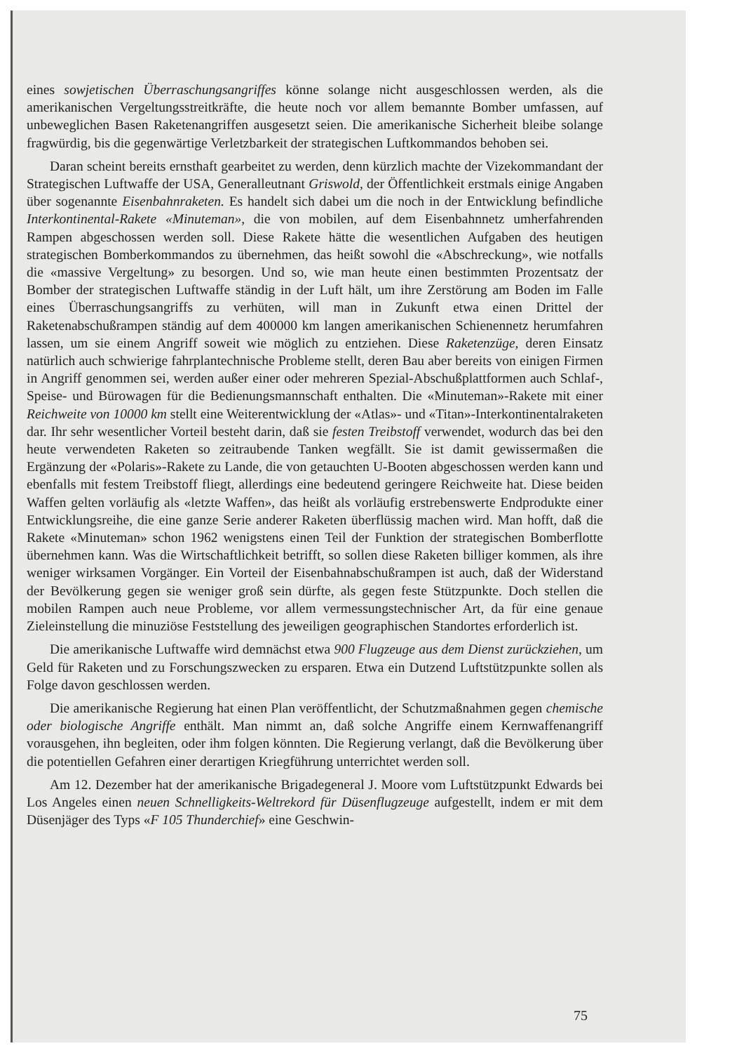eines sowjetischen Überraschungsangriffes könne solange nicht ausgeschlossen werden, als die amerikanischen Vergeltungsstreitkräfte, die heute noch vor allem bemannte Bomber umfassen, auf unbeweglichen Basen Raketenangriffen ausgesetzt seien. Die amerikanische Sicherheit bleibe solange fragwürdig, bis die gegenwärtige Verletzbarkeit der strategischen Luftkommandos behoben sei.
Daran scheint bereits ernsthaft gearbeitet zu werden, denn kürzlich machte der Vizekommandant der Strategischen Luftwaffe der USA, Generalleutnant Griswold, der Öffentlichkeit erstmals einige Angaben über sogenannte Eisenbahnraketen. Es handelt sich dabei um die noch in der Entwicklung befindliche Interkontinental-Rakete «Minuteman», die von mobilen, auf dem Eisenbahnnetz umherfahrenden Rampen abgeschossen werden soll. Diese Rakete hätte die wesentlichen Aufgaben des heutigen strategischen Bomberkommandos zu übernehmen, das heißt sowohl die «Abschreckung», wie notfalls die «massive Vergeltung» zu besorgen. Und so, wie man heute einen bestimmten Prozentsatz der Bomber der strategischen Luftwaffe ständig in der Luft hält, um ihre Zerstörung am Boden im Falle eines Überraschungsangriffs zu verhüten, will man in Zukunft etwa einen Drittel der Raketenabschußrampen ständig auf dem 400000 km langen amerikanischen Schienennetz herumfahren lassen, um sie einem Angriff soweit wie möglich zu entziehen. Diese Raketenzüge, deren Einsatz natürlich auch schwierige fahrplantechnische Probleme stellt, deren Bau aber bereits von einigen Firmen in Angriff genommen sei, werden außer einer oder mehreren Spezial-Abschußplattformen auch Schlaf-, Speise- und Bürowagen für die Bedienungsmannschaft enthalten. Die «Minuteman»-Rakete mit einer Reichweite von 10000 km stellt eine Weiterentwicklung der «Atlas»- und «Titan»-Interkontinentalraketen dar. Ihr sehr wesentlicher Vorteil besteht darin, daß sie festen Treibstoff verwendet, wodurch das bei den heute verwendeten Raketen so zeitraubende Tanken wegfällt. Sie ist damit gewissermaßen die Ergänzung der «Polaris»-Rakete zu Lande, die von getauchten U-Booten abgeschossen werden kann und ebenfalls mit festem Treibstoff fliegt, allerdings eine bedeutend geringere Reichweite hat. Diese beiden Waffen gelten vorläufig als «letzte Waffen», das heißt als vorläufig erstrebenswerte Endprodukte einer Entwicklungsreihe, die eine ganze Serie anderer Raketen überflüssig machen wird. Man hofft, daß die Rakete «Minuteman» schon 1962 wenigstens einen Teil der Funktion der strategischen Bomberflotte übernehmen kann. Was die Wirtschaftlichkeit betrifft, so sollen diese Raketen billiger kommen, als ihre weniger wirksamen Vorgänger. Ein Vorteil der Eisenbahnabschußrampen ist auch, daß der Widerstand der Bevölkerung gegen sie weniger groß sein dürfte, als gegen feste Stützpunkte. Doch stellen die mobilen Rampen auch neue Probleme, vor allem vermessungstechnischer Art, da für eine genaue Zieleinstellung die minuziöse Feststellung des jeweiligen geographischen Standortes erforderlich ist.
Die amerikanische Luftwaffe wird demnächst etwa 900 Flugzeuge aus dem Dienst zurückziehen, um Geld für Raketen und zu Forschungszwecken zu ersparen. Etwa ein Dutzend Luftstützpunkte sollen als Folge davon geschlossen werden.
Die amerikanische Regierung hat einen Plan veröffentlicht, der Schutzmaßnahmen gegen chemische oder biologische Angriffe enthält. Man nimmt an, daß solche Angriffe einem Kernwaffenangriff vorausgehen, ihn begleiten, oder ihm folgen könnten. Die Regierung verlangt, daß die Bevölkerung über die potentiellen Gefahren einer derartigen Kriegführung unterrichtet werden soll.
Am 12. Dezember hat der amerikanische Brigadegeneral J. Moore vom Luftstützpunkt Edwards bei Los Angeles einen neuen Schnelligkeits-Weltrekord für Düsenflugzeuge aufgestellt, indem er mit dem Düsenjäger des Typs «F 105 Thunderchief» eine Geschwin-
75